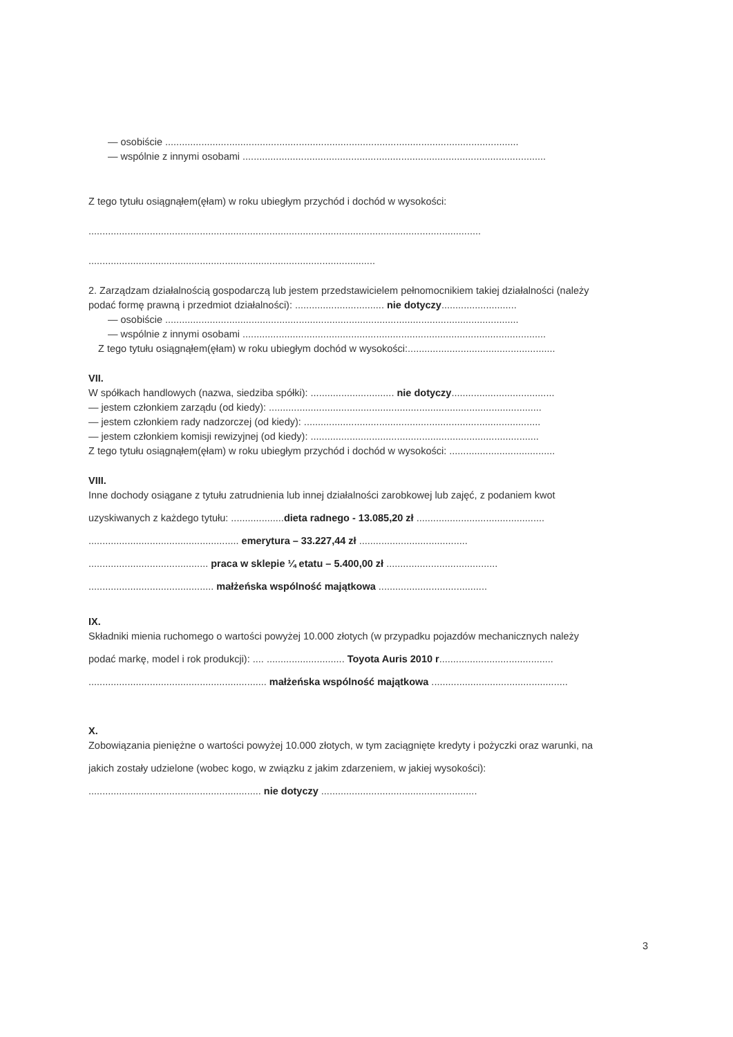— osobiście ...............................................................................................................................
— wspólnie z innymi osobami .............................................................................................................
Z tego tytułu osiągnąłem(ęłam) w roku ubiegłym przychód i dochód w wysokości:
.............................................................................................................................................
.......................................................................................................
2. Zarządzam działalnością gospodarczą lub jestem przedstawicielem pełnomocnikiem takiej działalności (należy
podać formę prawną i przedmiot działalności): ................................ nie dotyczy...........................
— osobiście ...............................................................................................................................
— wspólnie z innymi osobami .............................................................................................................
Z tego tytułu osiągnąłem(ęłam) w roku ubiegłym dochód w wysokości:.....................................................
VII.
W spółkach handlowych (nazwa, siedziba spółki): .............................. nie dotyczy.....................................
— jestem członkiem zarządu (od kiedy): ..................................................................................................
— jestem członkiem rady nadzorczej (od kiedy): .....................................................................................
— jestem członkiem komisji rewizyjnej (od kiedy): ..................................................................................
Z tego tytułu osiągnąłem(ęłam) w roku ubiegłym przychód i dochód w wysokości: ......................................
VIII.
Inne dochody osiągane z tytułu zatrudnienia lub innej działalności zarobkowej lub zajęć, z podaniem kwot
uzyskiwanych z każdego tytułu: ...................dieta radnego - 13.085,20 zł ..............................................
...................................................... emerytura – 33.227,44 zł .......................................
........................................... praca w sklepie ¼ etatu – 5.400,00 zł ........................................
............................................. małżeńska wspólność majątkowa .......................................
IX.
Składniki mienia ruchomego o wartości powyżej 10.000 złotych (w przypadku pojazdów mechanicznych należy
podać markę, model i rok produkcji): .... ............................ Toyota Auris 2010 r.........................................
................................................................ małżeńska wspólność majątkowa .................................................
X.
Zobowiązania pieniężne o wartości powyżej 10.000 złotych, w tym zaciągnięte kredyty i pożyczki oraz warunki, na
jakich zostały udzielone (wobec kogo, w związku z jakim zdarzeniem, w jakiej wysokości):
.............................................................. nie dotyczy ........................................................
3